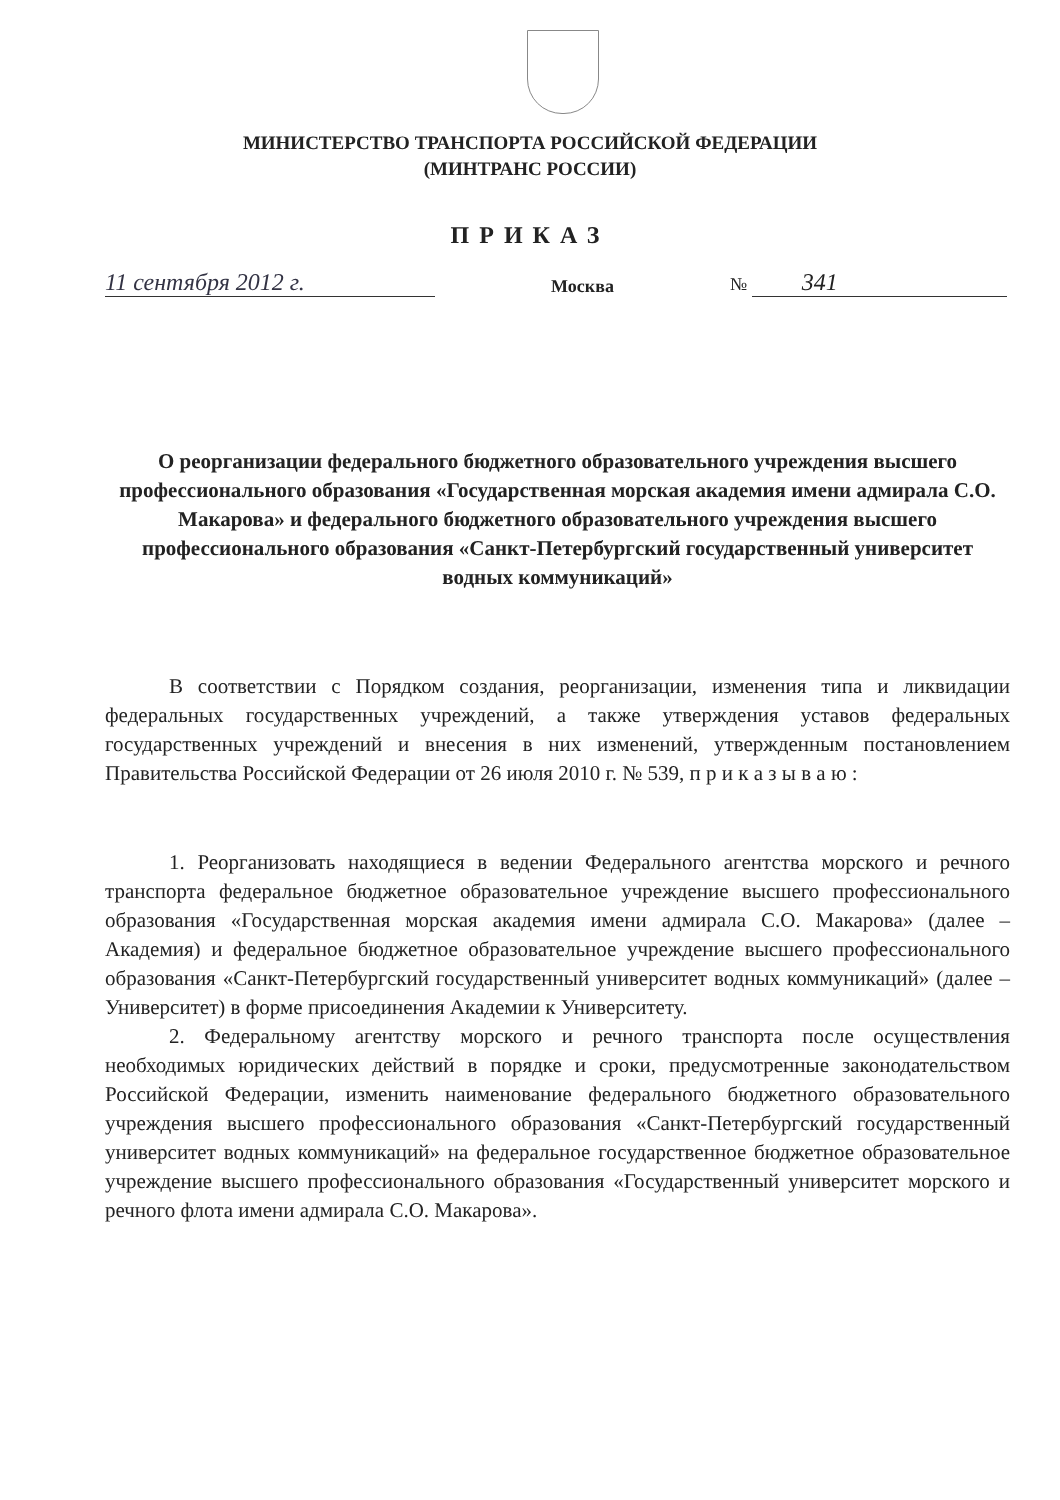МИНИСТЕРСТВО ТРАНСПОРТА РОССИЙСКОЙ ФЕДЕРАЦИИ
(МИНТРАНС РОССИИ)
ПРИКАЗ
11 сентября 2012 г.
Москва
№ 341
О реорганизации федерального бюджетного образовательного учреждения высшего профессионального образования «Государственная морская академия имени адмирала С.О. Макарова» и федерального бюджетного образовательного учреждения высшего профессионального образования «Санкт-Петербургский государственный университет водных коммуникаций»
В соответствии с Порядком создания, реорганизации, изменения типа и ликвидации федеральных государственных учреждений, а также утверждения уставов федеральных государственных учреждений и внесения в них изменений, утвержденным постановлением Правительства Российской Федерации от 26 июля 2010 г. № 539, п р и к а з ы в а ю :
1. Реорганизовать находящиеся в ведении Федерального агентства морского и речного транспорта федеральное бюджетное образовательное учреждение высшего профессионального образования «Государственная морская академия имени адмирала С.О. Макарова» (далее – Академия) и федеральное бюджетное образовательное учреждение высшего профессионального образования «Санкт-Петербургский государственный университет водных коммуникаций» (далее – Университет) в форме присоединения Академии к Университету.
2. Федеральному агентству морского и речного транспорта после осуществления необходимых юридических действий в порядке и сроки, предусмотренные законодательством Российской Федерации, изменить наименование федерального бюджетного образовательного учреждения высшего профессионального образования «Санкт-Петербургский государственный университет водных коммуникаций» на федеральное государственное бюджетное образовательное учреждение высшего профессионального образования «Государственный университет морского и речного флота имени адмирала С.О. Макарова».